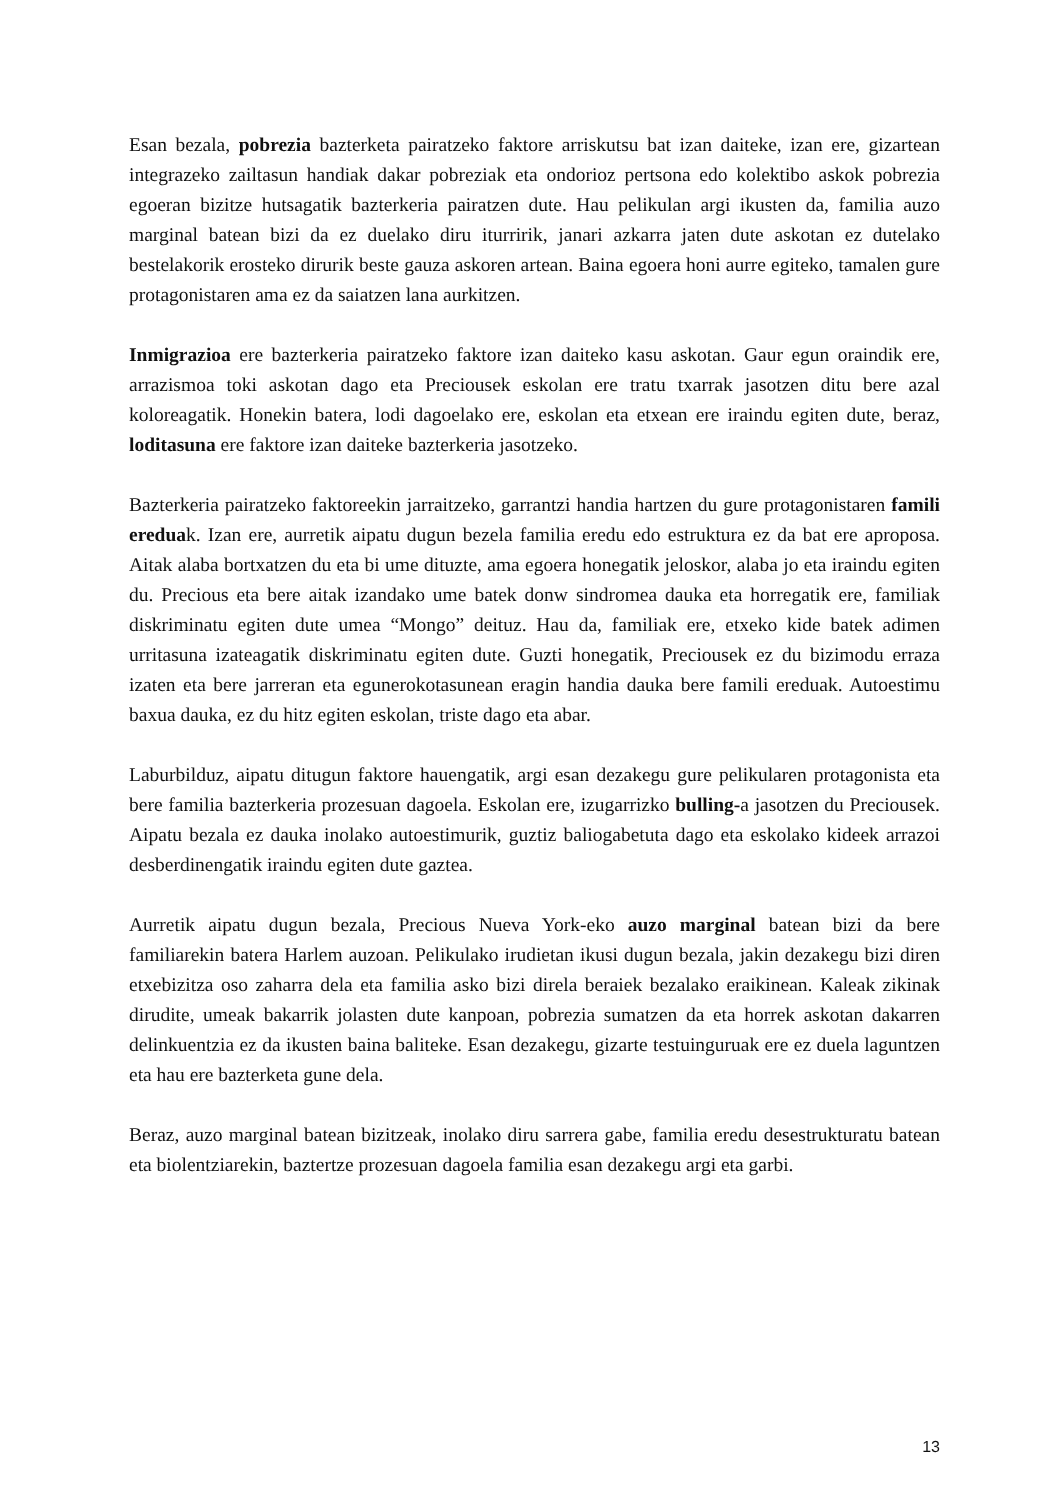Esan bezala, pobrezia bazterketa pairatzeko faktore arriskutsu bat izan daiteke, izan ere, gizartean integrazeko zailtasun handiak dakar pobreziak eta ondorioz pertsona edo kolektibo askok pobrezia egoeran bizitze hutsagatik bazterkeria pairatzen dute. Hau pelikulan argi ikusten da, familia auzo marginal batean bizi da ez duelako diru iturririk, janari azkarra jaten dute askotan ez dutelako bestelakorik erosteko dirurik beste gauza askoren artean. Baina egoera honi aurre egiteko, tamalen gure protagonistaren ama ez da saiatzen lana aurkitzen.
Inmigrazioa ere bazterkeria pairatzeko faktore izan daiteko kasu askotan. Gaur egun oraindik ere, arrazismoa toki askotan dago eta Preciousek eskolan ere tratu txarrak jasotzen ditu bere azal koloreagatik. Honekin batera, lodi dagoelako ere, eskolan eta etxean ere iraindu egiten dute, beraz, loditasuna ere faktore izan daiteke bazterkeria jasotzeko.
Bazterkeria pairatzeko faktoreekin jarraitzeko, garrantzi handia hartzen du gure protagonistaren famili ereduak. Izan ere, aurretik aipatu dugun bezela familia eredu edo estruktura ez da bat ere aproposa. Aitak alaba bortxatzen du eta bi ume dituzte, ama egoera honegatik jeloskor, alaba jo eta iraindu egiten du. Precious eta bere aitak izandako ume batek donw sindromea dauka eta horregatik ere, familiak diskriminatu egiten dute umea “Mongo” deituz. Hau da, familiak ere, etxeko kide batek adimen urritasuna izateagatik diskriminatu egiten dute. Guzti honegatik, Preciousek ez du bizimodu erraza izaten eta bere jarreran eta egunerokotasunean eragin handia dauka bere famili ereduak. Autoestimu baxua dauka, ez du hitz egiten eskolan, triste dago eta abar.
Laburbilduz, aipatu ditugun faktore hauengatik, argi esan dezakegu gure pelikularen protagonista eta bere familia bazterkeria prozesuan dagoela. Eskolan ere, izugarrizko bulling-a jasotzen du Preciousek. Aipatu bezala ez dauka inolako autoestimurik, guztiz baliogabetuta dago eta eskolako kideek arrazoi desberdinengatik iraindu egiten dute gaztea.
Aurretik aipatu dugun bezala, Precious Nueva York-eko auzo marginal batean bizi da bere familiarekin batera Harlem auzoan. Pelikulako irudietan ikusi dugun bezala, jakin dezakegu bizi diren etxebizitza oso zaharra dela eta familia asko bizi direla beraiek bezalako eraikinean. Kaleak zikinak dirudite, umeak bakarrik jolasten dute kanpoan, pobrezia sumatzen da eta horrek askotan dakarren delinkuentzia ez da ikusten baina baliteke. Esan dezakegu, gizarte testuinguruak ere ez duela laguntzen eta hau ere bazterketa gune dela.
Beraz, auzo marginal batean bizitzeak, inolako diru sarrera gabe, familia eredu desestrukturatu batean eta biolentziarekin, baztertze prozesuan dagoela familia esan dezakegu argi eta garbi.
13